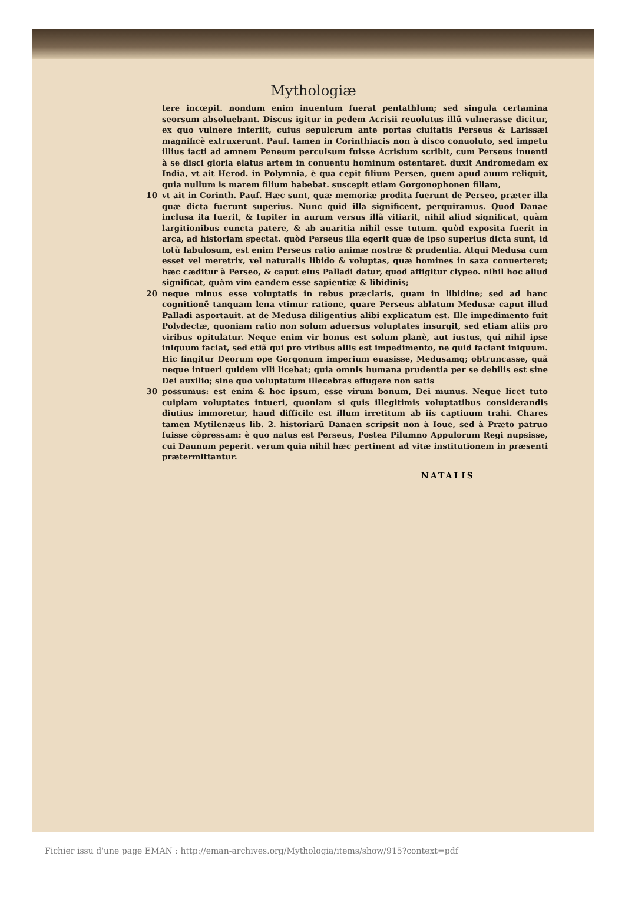Mythologiæ
tere incœpit. nondum enim inuentum fuerat pentathlum; sed singula certamina seorsum absoluebant. Discus igitur in pedem Acrisii reuolutus illũ vulnerasse dicitur, ex quo vulnere interiit, cuius sepulcrum ante portas ciuitatis Perseus & Larissæi magnificè extruxerunt. Pauſ. tamen in Corinthiacis non à disco conuoluto, sed impetu illius iacti ad amnem Peneum perculsum fuisse Acrisium scribit, cum Perseus inuenti à se disci gloria elatus artem in conuentu hominum ostentaret. duxit Andromedam ex India, vt ait Herod. in Polymnia, è qua cepit filium Persen, quem apud auum reliquit, quia nullum is marem filium habebat. suscepit etiam Gorgonophonen filiam,
10 vt ait in Corinth. Pauſ. Hæc sunt, quæ memoriæ prodita fuerunt de Perseo, præter illa quæ dicta fuerunt superius. Nunc quid illa significent, perquiramus. Quod Danae inclusa ita fuerit, & Iupiter in aurum versus illã vitiarit, nihil aliud significat, quàm largitionibus cuncta patere, & ab auaritia nihil esse tutum. quòd exposita fuerit in arca, ad historiam spectat. quòd Perseus illa egerit quæ de ipso superius dicta sunt, id totũ fabulosum, est enim Perseus ratio animæ nostræ & prudentia. Atqui Medusa cum esset vel meretrix, vel naturalis libido & voluptas, quæ homines in saxa conuerteret; hæc cæditur à Perseo, & caput eius Palladi datur, quod affigitur clypeo. nihil hoc aliud significat, quàm vim eandem esse sapientiæ & libidinis;
20 neque minus esse voluptatis in rebus præclaris, quam in libidine; sed ad hanc cognitionẽ tanquam lena vtimur ratione, quare Perseus ablatum Medusæ caput illud Palladi asportauit. at de Medusa diligentius alibi explicatum est. Ille impedimento fuit Polydectæ, quoniam ratio non solum aduersus voluptates insurgit, sed etiam aliis pro viribus opitulatur. Neque enim vir bonus est solum planè, aut iustus, qui nihil ipse iniquum faciat, sed etiã qui pro viribus aliis est impedimento, ne quid faciant iniquum. Hic fingitur Deorum ope Gorgonum imperium euasisse, Medusamq; obtruncasse, quã neque intueri quidem vlli licebat; quia omnis humana prudentia per se debilis est sine Dei auxilio; sine quo voluptatum illecebras effugere non satis
30 possumus: est enim & hoc ipsum, esse virum bonum, Dei munus. Neque licet tuto cuipiam voluptates intueri, quoniam si quis illegitimis voluptatibus considerandis diutius immoretur, haud difficile est illum irretitum ab iis captiuum trahi. Chares tamen Mytilenæus lib. 2. historiarũ Danaen scripsit non à Ioue, sed à Præto patruo fuisse cõpressam: è quo natus est Perseus, Postea Pilumno Appulorum Regi nupsisse, cui Daunum peperit. verum quia nihil hæc pertinent ad vitæ institutionem in præsenti prætermittantur.
NATALIS
Fichier issu d'une page EMAN : http://eman-archives.org/Mythologia/items/show/915?context=pdf